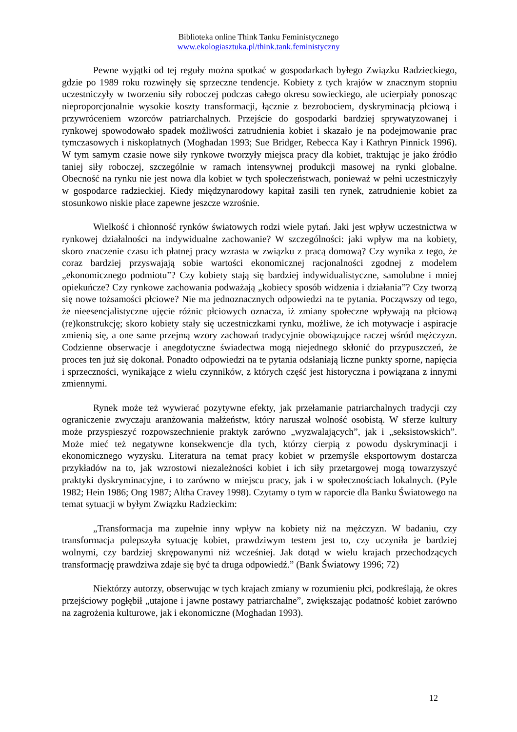Biblioteka online Think Tanku Feministycznego
www.ekologiasztuka.pl/think.tank.feministyczny
Pewne wyjątki od tej reguły można spotkać w gospodarkach byłego Związku Radzieckiego, gdzie po 1989 roku rozwinęły się sprzeczne tendencje. Kobiety z tych krajów w znacznym stopniu uczestniczyły w tworzeniu siły roboczej podczas całego okresu sowieckiego, ale ucierpiały ponosząc nieproporcjonalnie wysokie koszty transformacji, łącznie z bezrobociem, dyskryminacją płciową i przywróceniem wzorców patriarchalnych. Przejście do gospodarki bardziej sprywatyzowanej i rynkowej spowodowało spadek możliwości zatrudnienia kobiet i skazało je na podejmowanie prac tymczasowych i niskopłatnych (Moghadan 1993; Sue Bridger, Rebecca Kay i Kathryn Pinnick 1996). W tym samym czasie nowe siły rynkowe tworzyły miejsca pracy dla kobiet, traktując je jako źródło taniej siły roboczej, szczególnie w ramach intensywnej produkcji masowej na rynki globalne. Obecność na rynku nie jest nowa dla kobiet w tych społeczeństwach, ponieważ w pełni uczestniczyły w gospodarce radzieckiej. Kiedy międzynarodowy kapitał zasili ten rynek, zatrudnienie kobiet za stosunkowo niskie płace zapewne jeszcze wzrośnie.
Wielkość i chłonność rynków światowych rodzi wiele pytań. Jaki jest wpływ uczestnictwa w rynkowej działalności na indywidualne zachowanie? W szczególności: jaki wpływ ma na kobiety, skoro znaczenie czasu ich płatnej pracy wzrasta w związku z pracą domową? Czy wynika z tego, że coraz bardziej przyswajają sobie wartości ekonomicznej racjonalności zgodnej z modelem „ekonomicznego podmiotu”? Czy kobiety stają się bardziej indywidualistyczne, samolubne i mniej opiekuńcze? Czy rynkowe zachowania podważają „kobiecy sposób widzenia i działania”? Czy tworzą się nowe tożsamości płciowe? Nie ma jednoznacznych odpowiedzi na te pytania. Począwszy od tego, że nieesencjalistyczne ujęcie różnic płciowych oznacza, iż zmiany społeczne wpływają na płciową (re)konstrukcję; skoro kobiety stały się uczestniczkami rynku, możliwe, że ich motywacje i aspiracje zmienią się, a one same przejmą wzory zachowań tradycyjnie obowiązujące raczej wśród mężczyzn. Codzienne obserwacje i anegdotyczne świadectwa mogą niejednego skłonić do przypuszczeń, że proces ten już się dokonał. Ponadto odpowiedzi na te pytania odsłaniają liczne punkty sporne, napięcia i sprzeczności, wynikające z wielu czynników, z których część jest historyczna i powiązana z innymi zmiennymi.
Rynek może też wywierać pozytywne efekty, jak przełamanie patriarchalnych tradycji czy ograniczenie zwyczaju aranżowania małżeństw, który naruszał wolność osobistą. W sferze kultury może przyspieszyć rozpowszechnienie praktyk zarówno „wyzwalających”, jak i „seksistowskich”. Może mieć też negatywne konsekwencje dla tych, którzy cierpią z powodu dyskryminacji i ekonomicznego wyzysku. Literatura na temat pracy kobiet w przemyśle eksportowym dostarcza przykładów na to, jak wzrostowi niezależności kobiet i ich siły przetargowej mogą towarzyszyć praktyki dyskryminacyjne, i to zarówno w miejscu pracy, jak i w społecznościach lokalnych. (Pyle 1982; Hein 1986; Ong 1987; Altha Cravey 1998). Czytamy o tym w raporcie dla Banku Światowego na temat sytuacji w byłym Związku Radzieckim:
„Transformacja ma zupełnie inny wpływ na kobiety niż na mężczyzn. W badaniu, czy transformacja polepszyła sytuację kobiet, prawdziwym testem jest to, czy uczyniła je bardziej wolnymi, czy bardziej skrępowanymi niż wcześniej. Jak dotąd w wielu krajach przechodzących transformację prawdziwa zdaje się być ta druga odpowiedź.” (Bank Światowy 1996; 72)
Niektórzy autorzy, obserwując w tych krajach zmiany w rozumieniu płci, podkreślają, że okres przejściowy pogłębił „utajone i jawne postawy patriarchalne”, zwiększając podatność kobiet zarówno na zagrożenia kulturowe, jak i ekonomiczne (Moghadan 1993).
12